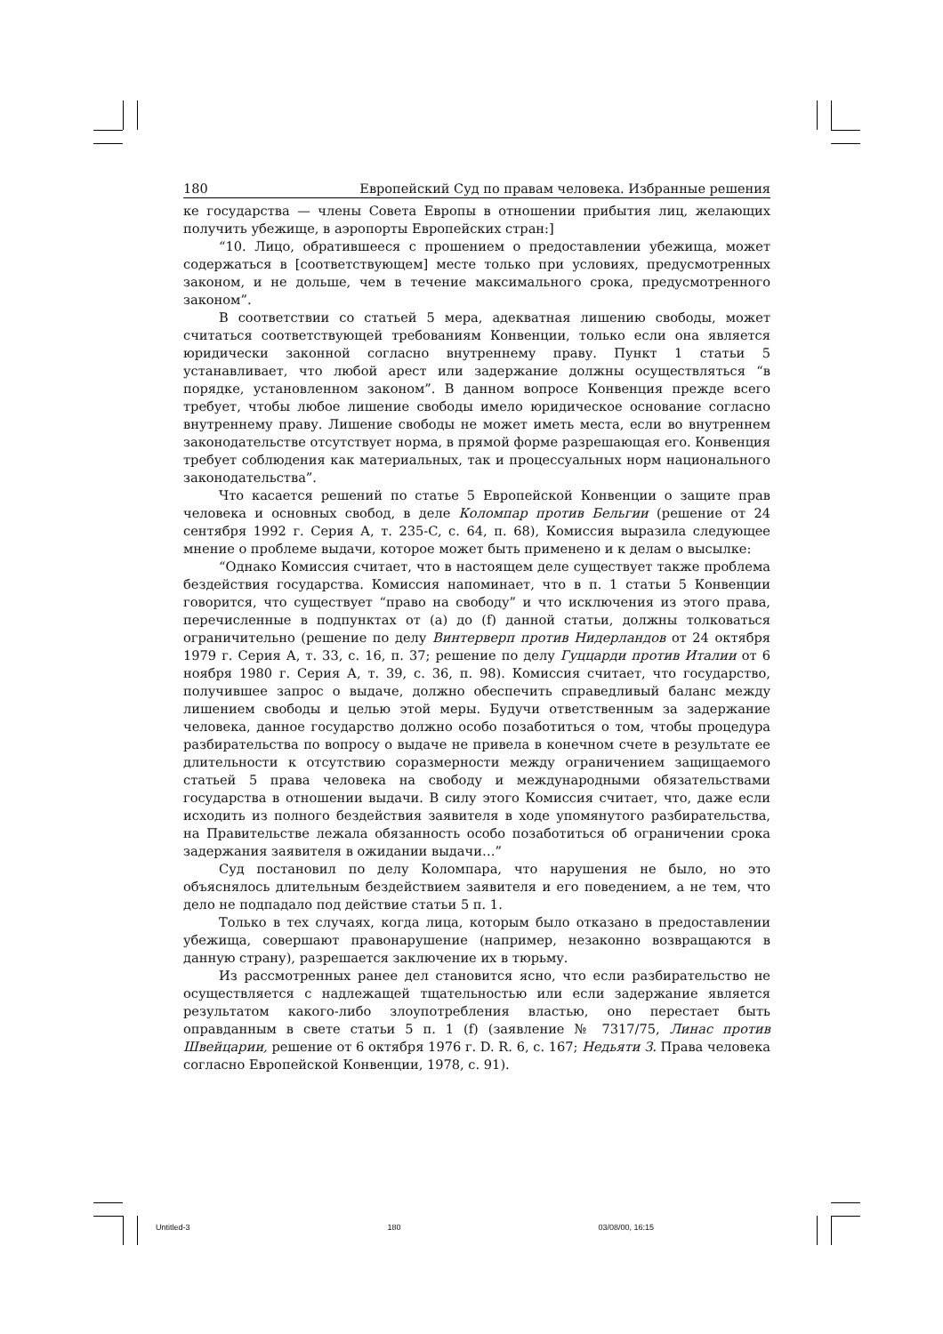180 Европейский Суд по правам человека. Избранные решения
ке государства — члены Совета Европы в отношении прибытия лиц, желающих получить убежище, в аэропорты Европейских стран:]
“10. Лицо, обратившееся с прошением о предоставлении убежища, может содержаться в [соответствующем] месте только при условиях, предусмотренных законом, и не дольше, чем в течение максимального срока, предусмотренного законом”.
В соответствии со статьей 5 мера, адекватная лишению свободы, может считаться соответствующей требованиям Конвенции, только если она является юридически законной согласно внутреннему праву. Пункт 1 статьи 5 устанавливает, что любой арест или задержание должны осуществляться “в порядке, установленном законом”. В данном вопросе Конвенция прежде всего требует, чтобы любое лишение свободы имело юридическое основание согласно внутреннему праву. Лишение свободы не может иметь места, если во внутреннем законодательстве отсутствует норма, в прямой форме разрешающая его. Конвенция требует соблюдения как материальных, так и процессуальных норм национального законодательства”.
Что касается решений по статье 5 Европейской Конвенции о защите прав человека и основных свобод, в деле Коломпар против Бельгии (решение от 24 сентября 1992 г. Серия А, т. 235-C, с. 64, п. 68), Комиссия выразила следующее мнение о проблеме выдачи, которое может быть применено и к делам о высылке:
“Однако Комиссия считает, что в настоящем деле существует также проблема бездействия государства. Комиссия напоминает, что в п. 1 статьи 5 Конвенции говорится, что существует “право на свободу” и что исключения из этого права, перечисленные в подпунктах от (a) до (f) данной статьи, должны толковаться ограничительно (решение по делу Винтерверп против Нидерландов от 24 октября 1979 г. Серия А, т. 33, с. 16, п. 37; решение по делу Гуццарди против Италии от 6 ноября 1980 г. Серия А, т. 39, с. 36, п. 98). Комиссия считает, что государство, получившее запрос о выдаче, должно обеспечить справедливый баланс между лишением свободы и целью этой меры. Будучи ответственным за задержание человека, данное государство должно особо позаботиться о том, чтобы процедура разбирательства по вопросу о выдаче не привела в конечном счете в результате ее длительности к отсутствию соразмерности между ограничением защищаемого статьей 5 права человека на свободу и международными обязательствами государства в отношении выдачи. В силу этого Комиссия считает, что, даже если исходить из полного бездействия заявителя в ходе упомянутого разбирательства, на Правительстве лежала обязанность особо позаботиться об ограничении срока задержания заявителя в ожидании выдачи…”
Суд постановил по делу Коломпара, что нарушения не было, но это объяснялось длительным бездействием заявителя и его поведением, а не тем, что дело не подпадало под действие статьи 5 п. 1.
Только в тех случаях, когда лица, которым было отказано в предоставлении убежища, совершают правонарушение (например, незаконно возвращаются в данную страну), разрешается заключение их в тюрьму.
Из рассмотренных ранее дел становится ясно, что если разбирательство не осуществляется с надлежащей тщательностью или если задержание является результатом какого-либо злоупотребления властью, оно перестает быть оправданным в свете статьи 5 п. 1 (f) (заявление № 7317/75, Линас против Швейцарии, решение от 6 октября 1976 г. D. R. 6, с. 167; Недьяти З. Права человека согласно Европейской Конвенции, 1978, с. 91).
Untitled-3 180 03/08/00, 16:15